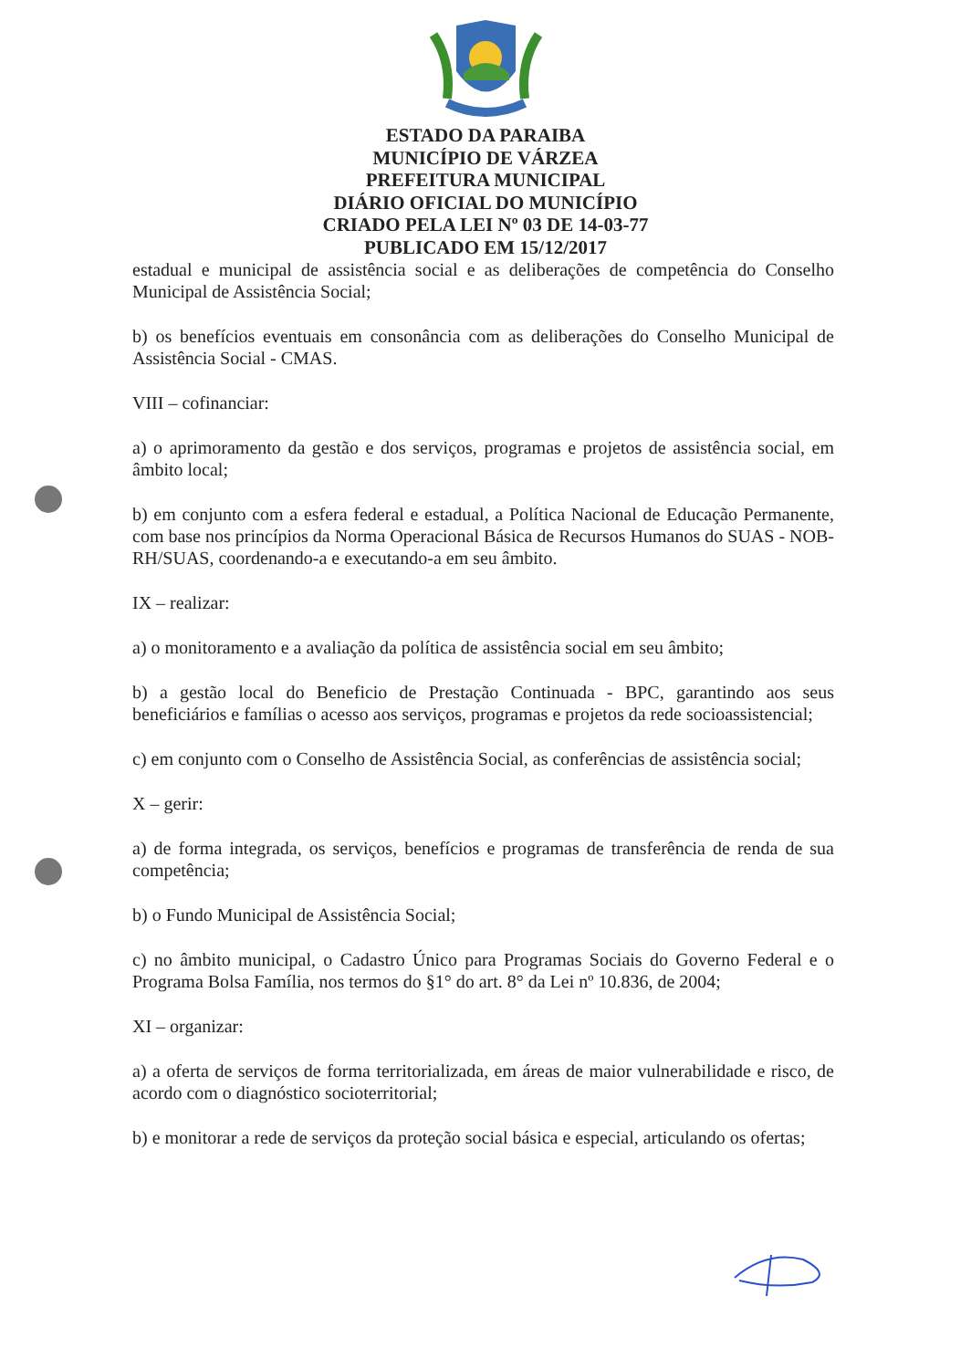ESTADO DA PARAIBA
MUNICÍPIO DE VÁRZEA
PREFEITURA MUNICIPAL
DIÁRIO OFICIAL DO MUNICÍPIO
CRIADO PELA LEI Nº 03 DE 14-03-77
PUBLICADO EM 15/12/2017
estadual e municipal de assistência social e as deliberações de competência do Conselho Municipal de Assistência Social;
b) os benefícios eventuais em consonância com as deliberações do Conselho Municipal de Assistência Social - CMAS.
VIII – cofinanciar:
a) o aprimoramento da gestão e dos serviços, programas e projetos de assistência social, em âmbito local;
b) em conjunto com a esfera federal e estadual, a Política Nacional de Educação Permanente, com base nos princípios da Norma Operacional Básica de Recursos Humanos do SUAS - NOB-RH/SUAS, coordenando-a e executando-a em seu âmbito.
IX – realizar:
a) o monitoramento e a avaliação da política de assistência social em seu âmbito;
b) a gestão local do Beneficio de Prestação Continuada - BPC, garantindo aos seus beneficiários e famílias o acesso aos serviços, programas e projetos da rede socioassistencial;
c) em conjunto com o Conselho de Assistência Social, as conferências de assistência social;
X – gerir:
a) de forma integrada, os serviços, benefícios e programas de transferência de renda de sua competência;
b) o Fundo Municipal de Assistência Social;
c) no âmbito municipal, o Cadastro Único para Programas Sociais do Governo Federal e o Programa Bolsa Família, nos termos do §1° do art. 8° da Lei nº 10.836, de 2004;
XI – organizar:
a) a oferta de serviços de forma territorializada, em áreas de maior vulnerabilidade e risco, de acordo com o diagnóstico socioterritorial;
b) e monitorar a rede de serviços da proteção social básica e especial, articulando os ofertas;